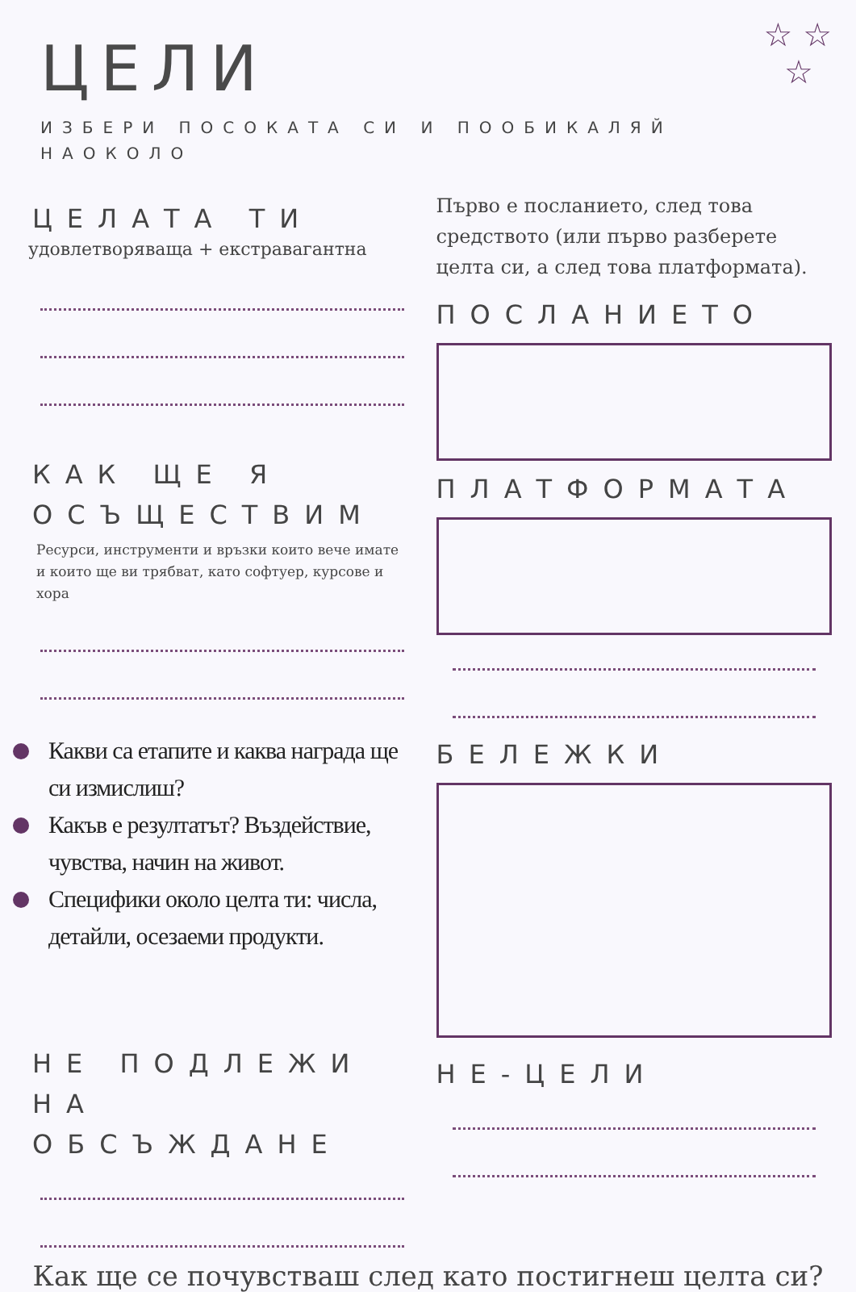☆ ☆
☆
ЦЕЛИ
ИЗБЕРИ ПОСОКАТА СИ И ПООБИКАЛЯЙ НАОКОЛО
ЦЕЛАТА ТИ
удовлетворяваща + екстравагантна
КАК ЩЕ Я ОСЪЩЕСТВИМ
Ресурси, инструменти и връзки които вече имате и които ще ви трябват, като софтуер, курсове и хора
Какви са етапите и каква награда ще си измислиш?
Какъв е резултатът? Въздействие, чувства, начин на живот.
Специфики около целта ти: числа, детайли, осезаеми продукти.
НЕ ПОДЛЕЖИ НА ОБСЪЖДАНЕ
Първо е посланието, след това средството (или първо разберете целта си, а след това платформата).
ПОСЛАНИЕТО
ПЛАТФОРМАТА
БЕЛЕЖКИ
НЕ-ЦЕЛИ
Как ще се почувстваш след като постигнеш целта си?